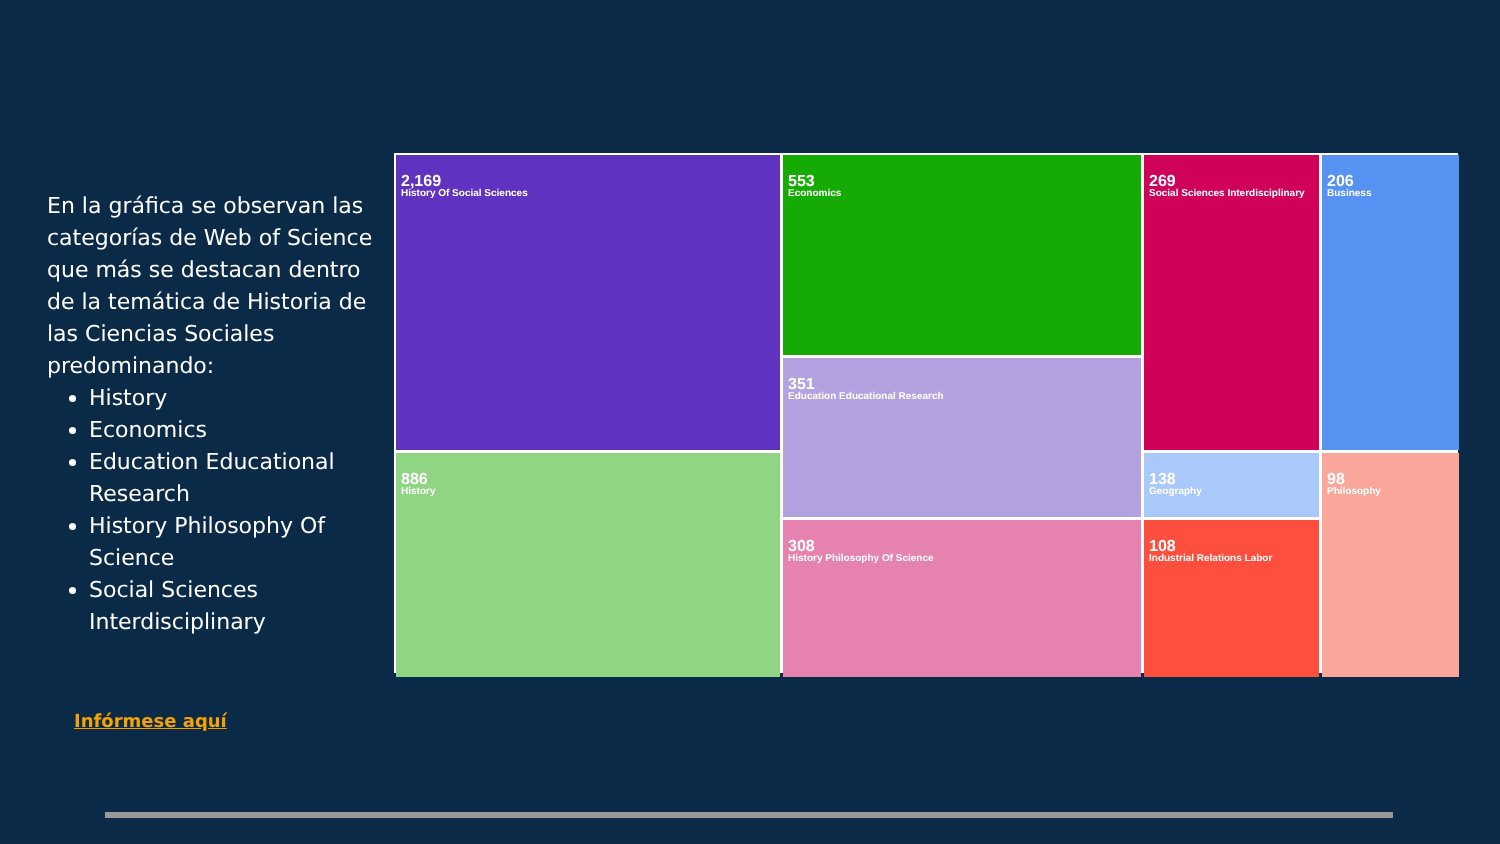En la gráfica se observan las categorías de Web of Science que más se destacan dentro de la temática de Historia de las Ciencias Sociales predominando:
History
Economics
Education Educational Research
History Philosophy Of Science
Social Sciences Interdisciplinary
Infórmese aquí
2,169
History Of Social Sciences
553
Economics
269
Social Sciences Interdisciplinary
206
Business
351
Education Educational Research
886
History
138
Geography
98
Philosophy
308
History Philosophy Of Science
108
Industrial Relations Labor